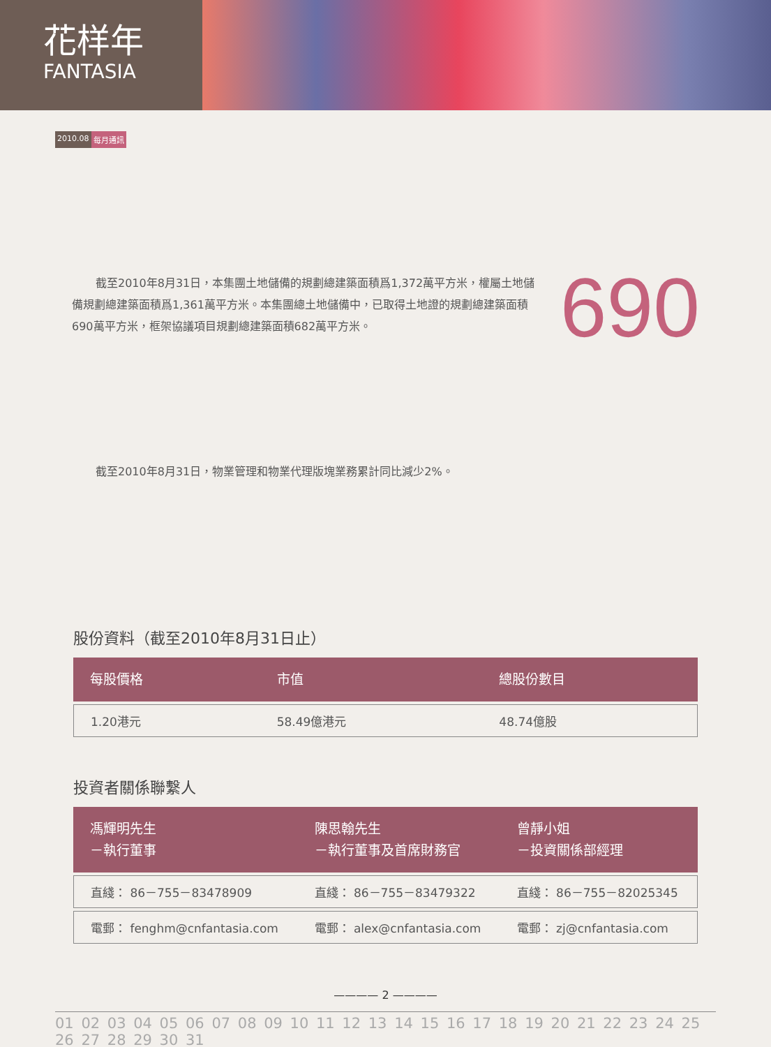花样年
FANTASIA
2010.08 每月通訊
截至2010年8月31日，本集團土地儲備的規劃總建築面積爲1,372萬平方米，權屬土地儲備規劃總建築面積爲1,361萬平方米。本集團總土地儲備中，已取得土地證的規劃總建築面積690萬平方米，框架協議項目規劃總建築面積682萬平方米。
690
截至2010年8月31日，物業管理和物業代理版塊業務累計同比減少2%。
股份資料（截至2010年8月31日止）
| 每股價格 | 市值 | 總股份數目 |
| --- | --- | --- |
| 1.20港元 | 58.49億港元 | 48.74億股 |
投資者關係聯繫人
| 馮輝明先生 －執行董事 | 陳思翰先生 －執行董事及首席財務官 | 曾靜小姐 －投資關係部經理 |
| --- | --- | --- |
| 直綫： 86－755－83478909 | 直綫： 86－755－83479322 | 直綫： 86－755－82025345 |
| 電郵： fenghm@cnfantasia.com | 電郵： alex@cnfantasia.com | 電郵： zj@cnfantasia.com |
———— 2 ————
01 02 03 04 05 06 07 08 09 10 11 12 13 14 15 16 17 18 19 20 21 22 23 24 25 26 27 28 29 30 31